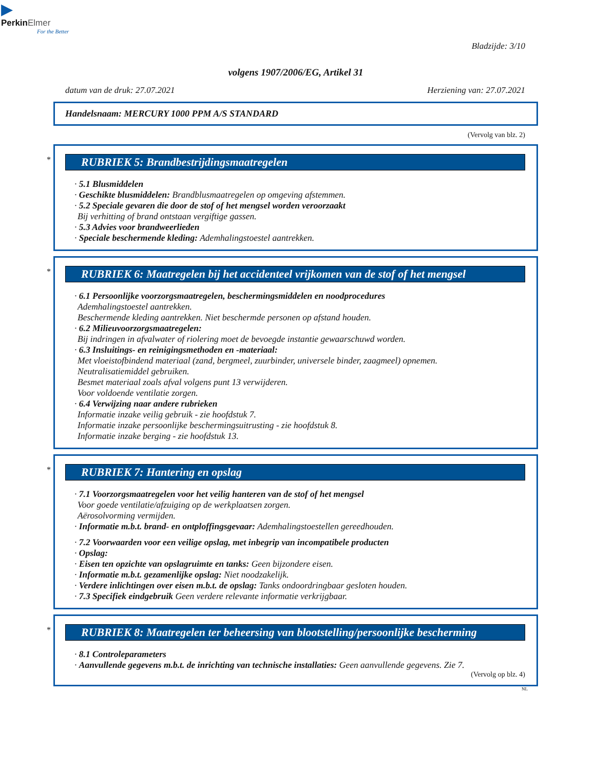▶
PerkinElmer
For the Better
Bladzijde: 3/10
volgens 1907/2006/EG, Artikel 31
datum van de druk: 27.07.2021 Herziening van: 27.07.2021
Handelsnaam: MERCURY 1000 PPM A/S STANDARD
(Vervolg van blz. 2)
*
RUBRIEK 5: Brandbestrijdingsmaatregelen
· 5.1 Blusmiddelen
· Geschikte blusmiddelen: Brandblusmaatregelen op omgeving afstemmen.
· 5.2 Speciale gevaren die door de stof of het mengsel worden veroorzaakt
Bij verhitting of brand ontstaan vergiftige gassen.
· 5.3 Advies voor brandweerlieden
· Speciale beschermende kleding: Ademhalingstoestel aantrekken.
*
RUBRIEK 6: Maatregelen bij het accidenteel vrijkomen van de stof of het mengsel
· 6.1 Persoonlijke voorzorgsmaatregelen, beschermingsmiddelen en noodprocedures
Ademhalingstoestel aantrekken.
Beschermende kleding aantrekken. Niet beschermde personen op afstand houden.
· 6.2 Milieuvoorzorgsmaatregelen:
Bij indringen in afvalwater of riolering moet de bevoegde instantie gewaarschuwd worden.
· 6.3 Insluitings- en reinigingsmethoden en -materiaal:
Met vloeistofbindend materiaal (zand, bergmeel, zuurbinder, universele binder, zaagmeel) opnemen.
Neutralisatiemiddel gebruiken.
Besmet materiaal zoals afval volgens punt 13 verwijderen.
Voor voldoende ventilatie zorgen.
· 6.4 Verwijzing naar andere rubrieken
Informatie inzake veilig gebruik - zie hoofdstuk 7.
Informatie inzake persoonlijke beschermingsuitrusting - zie hoofdstuk 8.
Informatie inzake berging - zie hoofdstuk 13.
*
RUBRIEK 7: Hantering en opslag
· 7.1 Voorzorgsmaatregelen voor het veilig hanteren van de stof of het mengsel
Voor goede ventilatie/afzuiging op de werkplaatsen zorgen.
Aërosolvorming vermijden.
· Informatie m.b.t. brand- en ontploffingsgevaar: Ademhalingstoestellen gereedhouden.
· 7.2 Voorwaarden voor een veilige opslag, met inbegrip van incompatibele producten
· Opslag:
· Eisen ten opzichte van opslagruimte en tanks: Geen bijzondere eisen.
· Informatie m.b.t. gezamenlijke opslag: Niet noodzakelijk.
· Verdere inlichtingen over eisen m.b.t. de opslag: Tanks ondoordringbaar gesloten houden.
· 7.3 Specifiek eindgebruik Geen verdere relevante informatie verkrijgbaar.
*
RUBRIEK 8: Maatregelen ter beheersing van blootstelling/persoonlijke bescherming
· 8.1 Controleparameters
· Aanvullende gegevens m.b.t. de inrichting van technische installaties: Geen aanvullende gegevens. Zie 7.
(Vervolg op blz. 4)
NL